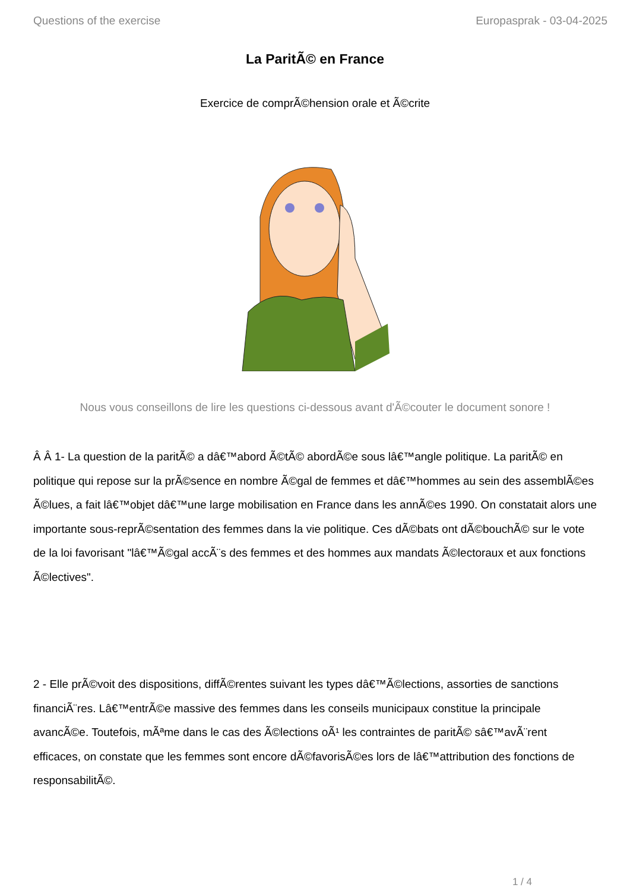Questions of the exercise Europasprak - 03-04-2025
La ParitÃ© en France
Exercice de comprÃ©hension orale et Ã©crite
Nous vous conseillons de lire les questions ci-dessous avant d'Ã©couter le document sonore !
Â Â 1- La question de la paritÃ© a dâ€™abord Ã©tÃ© abordÃ©e sous lâ€™angle politique. La paritÃ© en politique qui repose sur la prÃ©sence en nombre Ã©gal de femmes et dâ€™hommes au sein des assemblÃ©es Ã©lues, a fait lâ€™objet dâ€™une large mobilisation en France dans les annÃ©es 1990. On constatait alors une importante sous-reprÃ©sentation des femmes dans la vie politique. Ces dÃ©bats ont dÃ©bouchÃ© sur le vote de la loi favorisant "lâ€™Ã©gal accÃ¨s des femmes et des hommes aux mandats Ã©lectoraux et aux fonctions Ã©lectives".
2 - Elle prÃ©voit des dispositions, diffÃ©rentes suivant les types dâ€™Ã©lections, assorties de sanctions financiÃ¨res. Lâ€™entrÃ©e massive des femmes dans les conseils municipaux constitue la principale avancÃ©e. Toutefois, mÃªme dans le cas des Ã©lections oÃ¹ les contraintes de paritÃ© sâ€™avÃ¨rent efficaces, on constate que les femmes sont encore dÃ©favorisÃ©es lors de lâ€™attribution des fonctions de responsabilitÃ©.
1 / 4